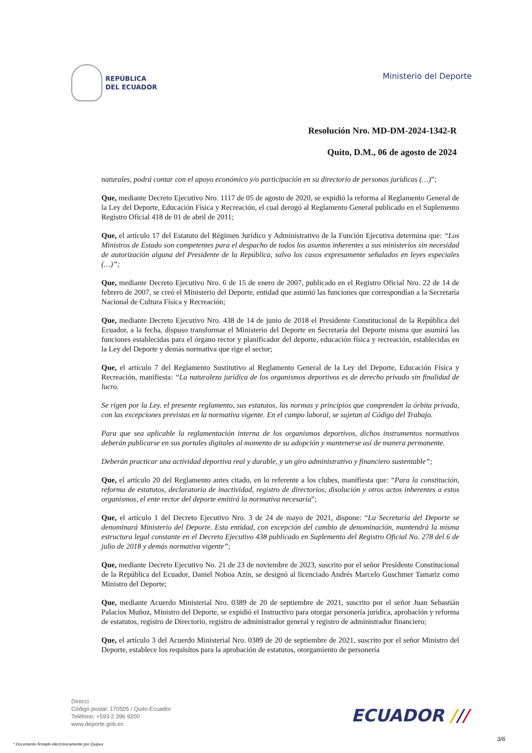REPÚBLICA
DEL ECUADOR
Ministerio del Deporte
Resolución Nro. MD-DM-2024-1342-R
Quito, D.M., 06 de agosto de 2024
naturales, podrá contar con el apoyo económico y/o participación en su directorio de personas jurídicas (…)”;
Que, mediante Decreto Ejecutivo Nro. 1117 de 05 de agosto de 2020, se expidió la reforma al Reglamento General de la Ley del Deporte, Educación Física y Recreación, el cual derogó al Reglamento General publicado en el Suplemento Registro Oficial 418 de 01 de abril de 2011;
Que, el artículo 17 del Estatuto del Régimen Jurídico y Administrativo de la Función Ejecutiva determina que: “Los Ministros de Estado son competentes para el despacho de todos los asuntos inherentes a sus ministerios sin necesidad de autorización alguna del Presidente de la República, salvo los casos expresamente señalados en leyes especiales (…)”;
Que, mediante Decreto Ejecutivo Nro. 6 de 15 de enero de 2007, publicado en el Registro Oficial Nro. 22 de 14 de febrero de 2007, se creó el Ministerio del Deporte, entidad que asumió las funciones que correspondían a la Secretaría Nacional de Cultura Física y Recreación;
Que, mediante Decreto Ejecutivo Nro. 438 de 14 de junio de 2018 el Presidente Constitucional de la República del Ecuador, a la fecha, dispuso transformar el Ministerio del Deporte en Secretaría del Deporte misma que asumirá las funciones establecidas para el órgano rector y planificador del deporte, educación física y recreación, establecidas en la Ley del Deporte y demás normativa que rige el sector;
Que, el artículo 7 del Reglamento Sustitutivo al Reglamento General de la Ley del Deporte, Educación Física y Recreación, manifiesta: “La naturaleza jurídica de los organismos deportivos es de derecho privado sin finalidad de lucro.
Se rigen por la Ley. el presente reglamento, sus estatutos, las normas y principios que comprenden la órbita privada, con las excepciones previstas en la normativa vigente. En el campo laboral, se sujetan al Código del Trabajo.
Para que sea aplicable la reglamentación interna de los organismos deportivos, dichos instrumentos normativos deberán publicarse en sus portales digitales al momento de su adopción y mantenerse así de manera permanente.
Deberán practicar una actividad deportiva real y durable, y un giro administrativo y financiero sustentable”;
Que, el artículo 20 del Reglamento antes citado, en lo referente a los clubes, manifiesta que: “Para la constitución, reforma de estatutos, declaratoria de inactividad, registro de directorios, disolución y otros actos inherentes a estos organismos, el ente rector del deporte emitirá la normativa necesaria”;
Que, el artículo 1 del Decreto Ejecutivo Nro. 3 de 24 de mayo de 2021, dispone: “La Secretaría del Deporte se denominará Ministerio del Deporte. Esta entidad, con excepción del cambio de denominación, mantendrá la misma estructura legal constante en el Decreto Ejecutivo 438 publicado en Suplemento del Registro Oficial No. 278 del 6 de julio de 2018 y demás normativa vigente”;
Que, mediante Decreto Ejecutivo No. 21 de 23 de noviembre de 2023, suscrito por el señor Presidente Constitucional de la República del Ecuador, Daniel Noboa Azín, se designó al licenciado Andrés Marcelo Guschmer Tamariz como Ministro del Deporte;
Que, mediante Acuerdo Ministerial Nro. 0389 de 20 de septiembre de 2021, suscrito por el señor Juan Sebastián Palacios Muñoz, Ministro del Deporte, se expidió el Instructivo para otorgar personería jurídica, aprobación y reforma de estatutos, registro de Directorio, registro de administrador general y registro de administrador financiero;
Que, el artículo 3 del Acuerdo Ministerial Nro. 0389 de 20 de septiembre de 2021, suscrito por el señor Ministro del Deporte, establece los requisitos para la aprobación de estatutos, otorgamiento de personería
Direcci
Código postal: 170505 / Quito-Ecuador
Teléfono: +593 2 396 9200
www.deporte.gob.ec
ECUADOR ///
3/6
* Documento firmado electrónicamente por Quipux